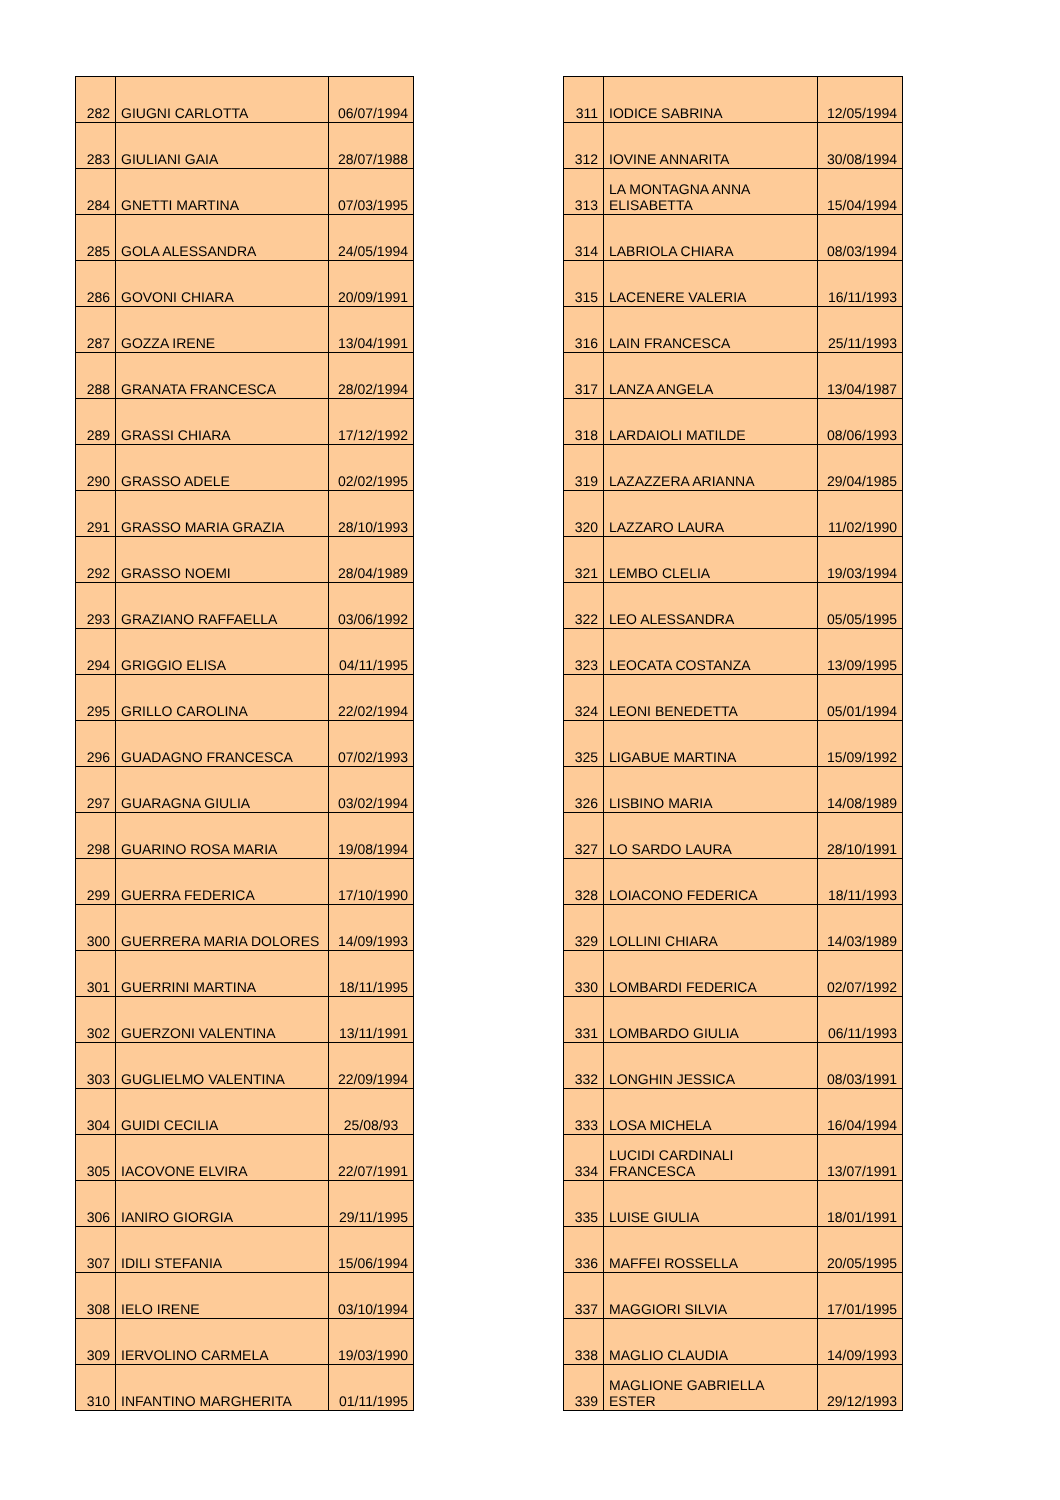| 282 | GIUGNI CARLOTTA | 06/07/1994 |
| 283 | GIULIANI GAIA | 28/07/1988 |
| 284 | GNETTI MARTINA | 07/03/1995 |
| 285 | GOLA ALESSANDRA | 24/05/1994 |
| 286 | GOVONI CHIARA | 20/09/1991 |
| 287 | GOZZA IRENE | 13/04/1991 |
| 288 | GRANATA FRANCESCA | 28/02/1994 |
| 289 | GRASSI CHIARA | 17/12/1992 |
| 290 | GRASSO ADELE | 02/02/1995 |
| 291 | GRASSO MARIA GRAZIA | 28/10/1993 |
| 292 | GRASSO NOEMI | 28/04/1989 |
| 293 | GRAZIANO RAFFAELLA | 03/06/1992 |
| 294 | GRIGGIO ELISA | 04/11/1995 |
| 295 | GRILLO CAROLINA | 22/02/1994 |
| 296 | GUADAGNO FRANCESCA | 07/02/1993 |
| 297 | GUARAGNA GIULIA | 03/02/1994 |
| 298 | GUARINO ROSA MARIA | 19/08/1994 |
| 299 | GUERRA FEDERICA | 17/10/1990 |
| 300 | GUERRERA MARIA DOLORES | 14/09/1993 |
| 301 | GUERRINI MARTINA | 18/11/1995 |
| 302 | GUERZONI VALENTINA | 13/11/1991 |
| 303 | GUGLIELMO VALENTINA | 22/09/1994 |
| 304 | GUIDI CECILIA | 25/08/93 |
| 305 | IACOVONE ELVIRA | 22/07/1991 |
| 306 | IANIRO GIORGIA | 29/11/1995 |
| 307 | IDILI STEFANIA | 15/06/1994 |
| 308 | IELO IRENE | 03/10/1994 |
| 309 | IERVOLINO CARMELA | 19/03/1990 |
| 310 | INFANTINO MARGHERITA | 01/11/1995 |
| 311 | IODICE SABRINA | 12/05/1994 |
| 312 | IOVINE ANNARITA | 30/08/1994 |
| 313 | LA MONTAGNA ANNA ELISABETTA | 15/04/1994 |
| 314 | LABRIOLA CHIARA | 08/03/1994 |
| 315 | LACENERE VALERIA | 16/11/1993 |
| 316 | LAIN FRANCESCA | 25/11/1993 |
| 317 | LANZA ANGELA | 13/04/1987 |
| 318 | LARDAIOLI MATILDE | 08/06/1993 |
| 319 | LAZAZZERA ARIANNA | 29/04/1985 |
| 320 | LAZZARO LAURA | 11/02/1990 |
| 321 | LEMBO CLELIA | 19/03/1994 |
| 322 | LEO ALESSANDRA | 05/05/1995 |
| 323 | LEOCATA COSTANZA | 13/09/1995 |
| 324 | LEONI BENEDETTA | 05/01/1994 |
| 325 | LIGABUE MARTINA | 15/09/1992 |
| 326 | LISBINO MARIA | 14/08/1989 |
| 327 | LO SARDO LAURA | 28/10/1991 |
| 328 | LOIACONO FEDERICA | 18/11/1993 |
| 329 | LOLLINI CHIARA | 14/03/1989 |
| 330 | LOMBARDI FEDERICA | 02/07/1992 |
| 331 | LOMBARDO GIULIA | 06/11/1993 |
| 332 | LONGHIN JESSICA | 08/03/1991 |
| 333 | LOSA MICHELA | 16/04/1994 |
| 334 | LUCIDI CARDINALI FRANCESCA | 13/07/1991 |
| 335 | LUISE GIULIA | 18/01/1991 |
| 336 | MAFFEI ROSSELLA | 20/05/1995 |
| 337 | MAGGIORI SILVIA | 17/01/1995 |
| 338 | MAGLIO CLAUDIA | 14/09/1993 |
| 339 | MAGLIONE GABRIELLA ESTER | 29/12/1993 |